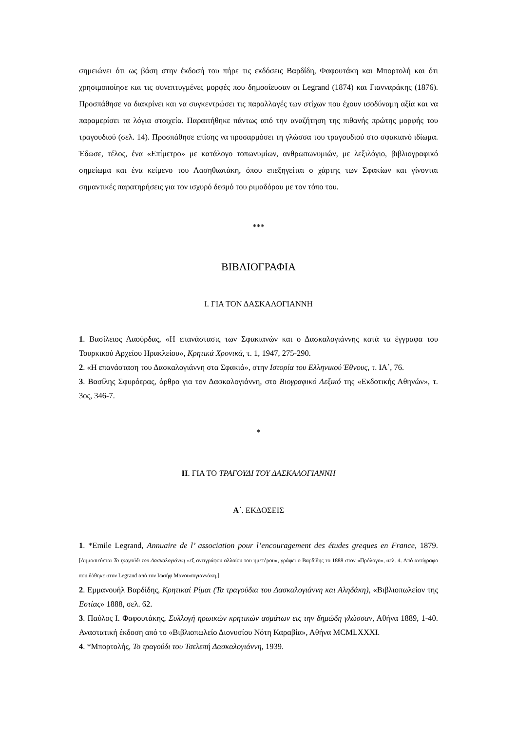σημειώνει ότι ως βάση στην έκδοσή του πήρε τις εκδόσεις Βαρδίδη, Φαφουτάκη και Μπορτολή και ότι χρησιμοποίησε και τις συνεπτυγμένες μορφές που δημοσίευσαν οι Legrand (1874) και Γιανναράκης (1876). Προσπάθησε να διακρίνει και να συγκεντρώσει τις παραλλαγές των στίχων που έχουν ισοδύναμη αξία και να παραμερίσει τα λόγια στοιχεία. Παραιτήθηκε πάντως από την αναζήτηση της πιθανής πρώτης μορφής του τραγουδιού (σελ. 14). Προσπάθησε επίσης να προσαρμόσει τη γλώσσα του τραγουδιού στο σφακιανό ιδίωμα. Έδωσε, τέλος, ένα «Επίμετρο» με κατάλογο τοπωνυμίων, ανθρωπωνυμιών, με λεξιλόγιο, βιβλιογραφικό σημείωμα και ένα κείμενο του Λασηθιωτάκη, όπου επεξηγείται ο χάρτης των Σφακίων και γίνονται σημαντικές παρατηρήσεις για τον ισχυρό δεσμό του ριμαδόρου με τον τόπο του.
***
ΒΙΒΛΙΟΓΡΑΦΙΑ
I. ΓΙΑ ΤΟΝ ΔΑΣΚΑΛΟΓΙΑΝΝΗ
1. Βασίλειος Λαούρδας, «Η επανάστασις των Σφακιανών και ο Δασκαλογιάννης κατά τα έγγραφα του Τουρκικού Αρχείου Ηρακλείου», Κρητικά Χρονικά, τ. 1, 1947, 275-290.
2. «Η επανάσταση του Δασκαλογιάννη στα Σφακιά», στην Ιστορία του Ελληνικού Έθνους, τ. ΙΑ΄, 76.
3. Βασίλης Σφυρόερας, άρθρο για τον Δασκαλογιάννη, στο Βιογραφικό Λεξικό της «Εκδοτικής Αθηνών», τ. 3ος, 346-7.
*
II. ΓΙΑ ΤΟ ΤΡΑΓΟΥΔΙ ΤΟΥ ΔΑΣΚΑΛΟΓΙΑΝΝΗ
Α΄. ΕΚΔΟΣΕΙΣ
1. *Emile Legrand, Annuaire de l’ association pour l’encouragement des études greques en France, 1879. [Δημοσιεύεται Το τραγούδι του Δασκαλογιάννη «εξ αντιγράφου αλλοίου του ημετέρου», γράφει ο Βαρδίδης το 1888 στον «Πρόλογο», σελ. 4. Από αντίγραφο που δόθηκε στον Legrand από τον Ιωσήφ Μανουσογιαννάκη.]
2. Εμμανουήλ Βαρδίδης, Κρητικαί Ρίμαι (Τα τραγούδια του Δασκαλογιάννη και Αληδάκη), «Βιβλιοπωλείον της Εστίας» 1888, σελ. 62.
3. Παύλος Ι. Φαφουτάκης, Συλλογή ηρωικών κρητικών ασμάτων εις την δημώδη γλώσσαν, Αθήνα 1889, 1-40. Αναστατική έκδοση από το «Βιβλιοπωλείο Διονυσίου Νότη Καραβία», Αθήνα MCMLXXXI.
4. *Μπορτολής, Το τραγούδι του Τσελεπή Δασκαλογιάννη, 1939.